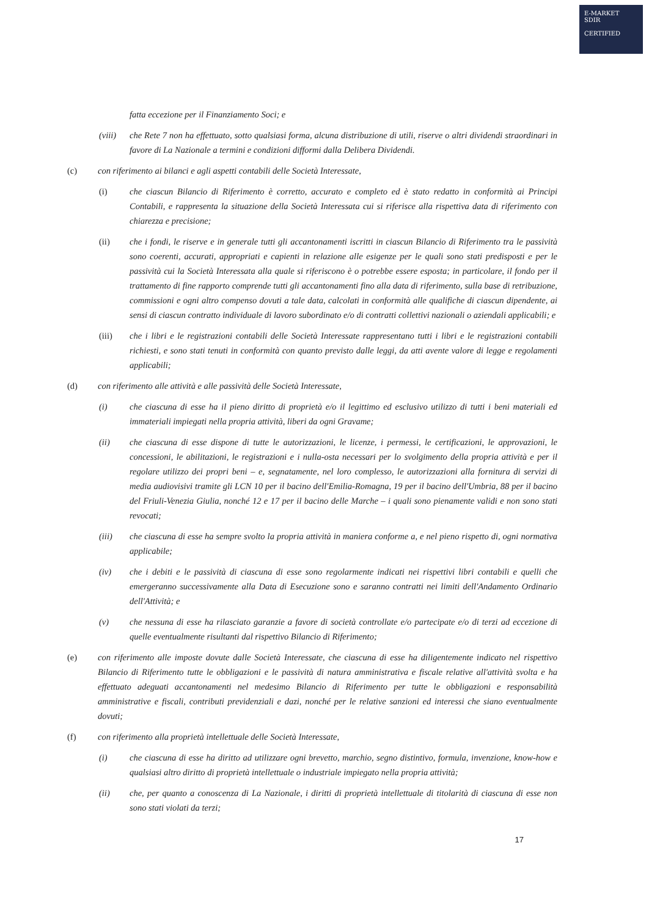E-MARKET
SDIR
CERTIFIED
fatta eccezione per il Finanziamento Soci; e
(viii)
che Rete 7 non ha effettuato, sotto qualsiasi forma, alcuna distribuzione di utili, riserve o altri dividendi straordinari in favore di La Nazionale a termini e condizioni difformi dalla Delibera Dividendi.
(c) con riferimento ai bilanci e agli aspetti contabili delle Società Interessate,
(i) che ciascun Bilancio di Riferimento è corretto, accurato e completo ed è stato redatto in conformità ai Principi Contabili, e rappresenta la situazione della Società Interessata cui si riferisce alla rispettiva data di riferimento con chiarezza e precisione;
(ii) che i fondi, le riserve e in generale tutti gli accantonamenti iscritti in ciascun Bilancio di Riferimento tra le passività sono coerenti, accurati, appropriati e capienti in relazione alle esigenze per le quali sono stati predisposti e per le passività cui la Società Interessata alla quale si riferiscono è o potrebbe essere esposta; in particolare, il fondo per il trattamento di fine rapporto comprende tutti gli accantonamenti fino alla data di riferimento, sulla base di retribuzione, commissioni e ogni altro compenso dovuti a tale data, calcolati in conformità alle qualifiche di ciascun dipendente, ai sensi di ciascun contratto individuale di lavoro subordinato e/o di contratti collettivi nazionali o aziendali applicabili; e
(iii) che i libri e le registrazioni contabili delle Società Interessate rappresentano tutti i libri e le registrazioni contabili richiesti, e sono stati tenuti in conformità con quanto previsto dalle leggi, da atti avente valore di legge e regolamenti applicabili;
(d) con riferimento alle attività e alle passività delle Società Interessate,
(i) che ciascuna di esse ha il pieno diritto di proprietà e/o il legittimo ed esclusivo utilizzo di tutti i beni materiali ed immateriali impiegati nella propria attività, liberi da ogni Gravame;
(ii) che ciascuna di esse dispone di tutte le autorizzazioni, le licenze, i permessi, le certificazioni, le approvazioni, le concessioni, le abilitazioni, le registrazioni e i nulla-osta necessari per lo svolgimento della propria attività e per il regolare utilizzo dei propri beni – e, segnatamente, nel loro complesso, le autorizzazioni alla fornitura di servizi di media audiovisivi tramite gli LCN 10 per il bacino dell'Emilia-Romagna, 19 per il bacino dell'Umbria, 88 per il bacino del Friuli-Venezia Giulia, nonché 12 e 17 per il bacino delle Marche – i quali sono pienamente validi e non sono stati revocati;
(iii) che ciascuna di esse ha sempre svolto la propria attività in maniera conforme a, e nel pieno rispetto di, ogni normativa applicabile;
(iv) che i debiti e le passività di ciascuna di esse sono regolarmente indicati nei rispettivi libri contabili e quelli che emergeranno successivamente alla Data di Esecuzione sono e saranno contratti nei limiti dell'Andamento Ordinario dell'Attività; e
(v) che nessuna di esse ha rilasciato garanzie a favore di società controllate e/o partecipate e/o di terzi ad eccezione di quelle eventualmente risultanti dal rispettivo Bilancio di Riferimento;
(e) con riferimento alle imposte dovute dalle Società Interessate, che ciascuna di esse ha diligentemente indicato nel rispettivo Bilancio di Riferimento tutte le obbligazioni e le passività di natura amministrativa e fiscale relative all'attività svolta e ha effettuato adeguati accantonamenti nel medesimo Bilancio di Riferimento per tutte le obbligazioni e responsabilità amministrative e fiscali, contributi previdenziali e dazi, nonché per le relative sanzioni ed interessi che siano eventualmente dovuti;
(f) con riferimento alla proprietà intellettuale delle Società Interessate,
(i) che ciascuna di esse ha diritto ad utilizzare ogni brevetto, marchio, segno distintivo, formula, invenzione, know-how e qualsiasi altro diritto di proprietà intellettuale o industriale impiegato nella propria attività;
(ii) che, per quanto a conoscenza di La Nazionale, i diritti di proprietà intellettuale di titolarità di ciascuna di esse non sono stati violati da terzi;
17